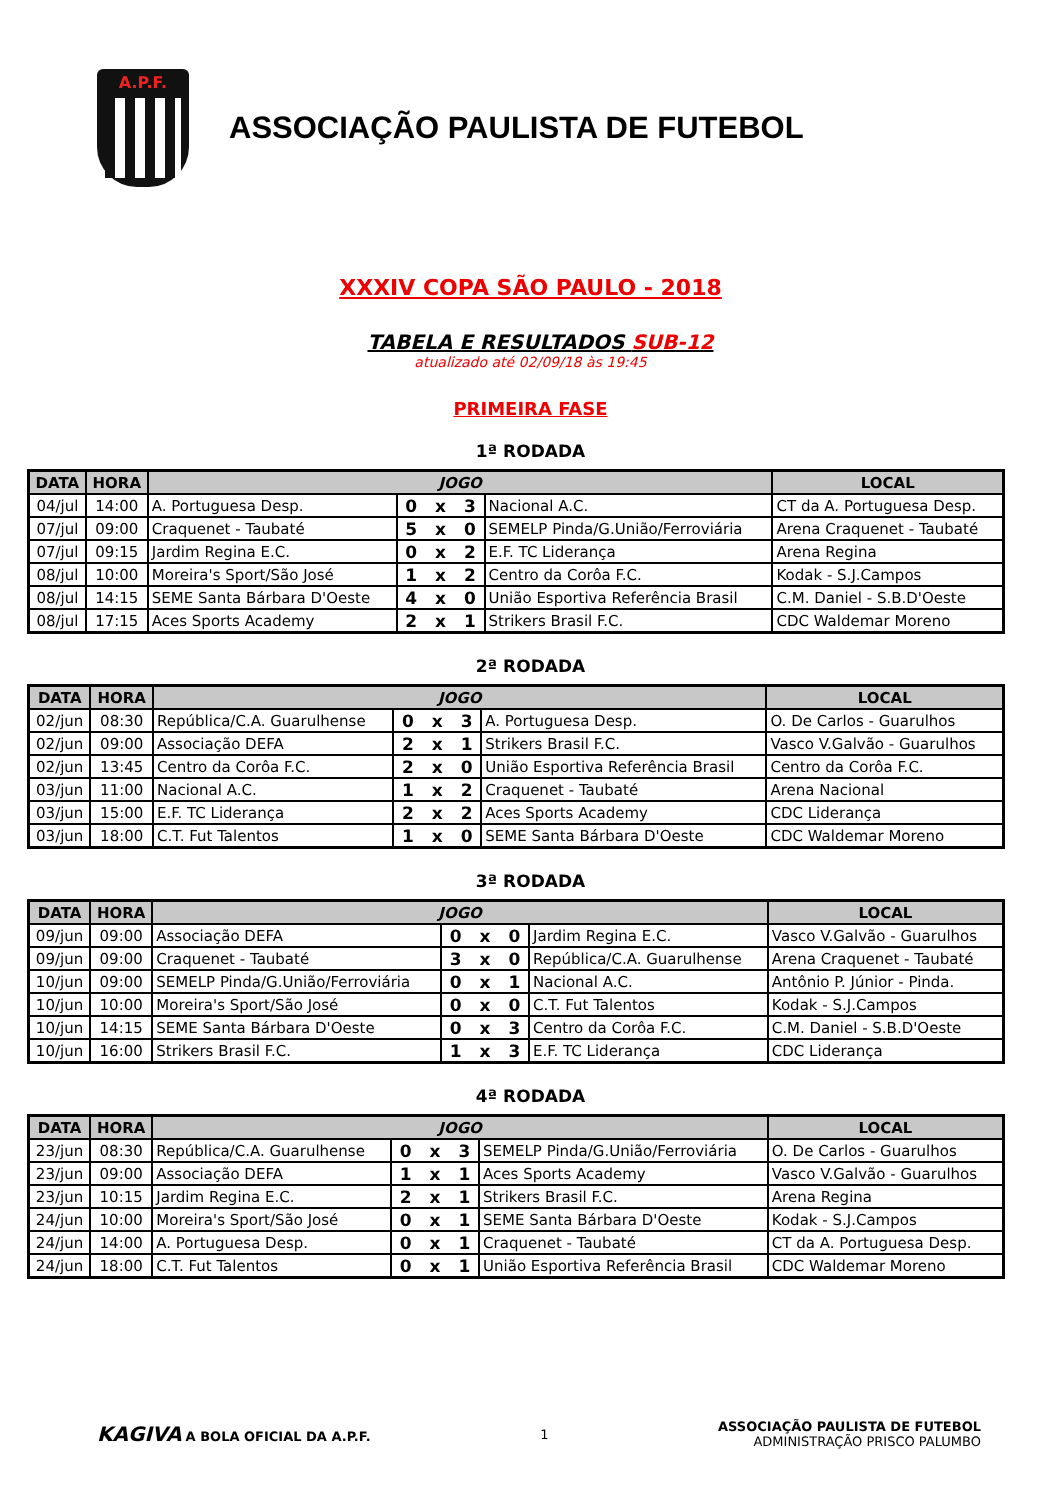A.P.F.
ASSOCIAÇÃO PAULISTA DE FUTEBOL
XXXIV COPA SÃO PAULO - 2018
TABELA E RESULTADOS SUB-12
atualizado até 02/09/18 às 19:45
PRIMEIRA FASE
1ª RODADA
| DATA | HORA | JOGO | | | LOCAL |
| --- | --- | --- | --- | --- | --- |
| 04/jul | 14:00 | A. Portuguesa Desp. | 0 x 3 | Nacional A.C. | CT da A. Portuguesa Desp. |
| 07/jul | 09:00 | Craquenet - Taubaté | 5 x 0 | SEMELP Pinda/G.União/Ferroviária | Arena Craquenet - Taubaté |
| 07/jul | 09:15 | Jardim Regina E.C. | 0 x 2 | E.F. TC Liderança | Arena Regina |
| 08/jul | 10:00 | Moreira's Sport/São José | 1 x 2 | Centro da Corôa F.C. | Kodak - S.J.Campos |
| 08/jul | 14:15 | SEME Santa Bárbara D'Oeste | 4 x 0 | União Esportiva Referência Brasil | C.M. Daniel - S.B.D'Oeste |
| 08/jul | 17:15 | Aces Sports Academy | 2 x 1 | Strikers Brasil F.C. | CDC Waldemar Moreno |
2ª RODADA
| DATA | HORA | JOGO | | | LOCAL |
| --- | --- | --- | --- | --- | --- |
| 02/jun | 08:30 | República/C.A. Guarulhense | 0 x 3 | A. Portuguesa Desp. | O. De Carlos - Guarulhos |
| 02/jun | 09:00 | Associação DEFA | 2 x 1 | Strikers Brasil F.C. | Vasco V.Galvão - Guarulhos |
| 02/jun | 13:45 | Centro da Corôa F.C. | 2 x 0 | União Esportiva Referência Brasil | Centro da Corôa F.C. |
| 03/jun | 11:00 | Nacional A.C. | 1 x 2 | Craquenet - Taubaté | Arena Nacional |
| 03/jun | 15:00 | E.F. TC Liderança | 2 x 2 | Aces Sports Academy | CDC Liderança |
| 03/jun | 18:00 | C.T. Fut Talentos | 1 x 0 | SEME Santa Bárbara D'Oeste | CDC Waldemar Moreno |
3ª RODADA
| DATA | HORA | JOGO | | | LOCAL |
| --- | --- | --- | --- | --- | --- |
| 09/jun | 09:00 | Associação DEFA | 0 x 0 | Jardim Regina E.C. | Vasco V.Galvão - Guarulhos |
| 09/jun | 09:00 | Craquenet - Taubaté | 3 x 0 | República/C.A. Guarulhense | Arena Craquenet - Taubaté |
| 10/jun | 09:00 | SEMELP Pinda/G.União/Ferroviária | 0 x 1 | Nacional A.C. | Antônio P. Júnior - Pinda. |
| 10/jun | 10:00 | Moreira's Sport/São José | 0 x 0 | C.T. Fut Talentos | Kodak - S.J.Campos |
| 10/jun | 14:15 | SEME Santa Bárbara D'Oeste | 0 x 3 | Centro da Corôa F.C. | C.M. Daniel - S.B.D'Oeste |
| 10/jun | 16:00 | Strikers Brasil F.C. | 1 x 3 | E.F. TC Liderança | CDC Liderança |
4ª RODADA
| DATA | HORA | JOGO | | | LOCAL |
| --- | --- | --- | --- | --- | --- |
| 23/jun | 08:30 | República/C.A. Guarulhense | 0 x 3 | SEMELP Pinda/G.União/Ferroviária | O. De Carlos - Guarulhos |
| 23/jun | 09:00 | Associação DEFA | 1 x 1 | Aces Sports Academy | Vasco V.Galvão - Guarulhos |
| 23/jun | 10:15 | Jardim Regina E.C. | 2 x 1 | Strikers Brasil F.C. | Arena Regina |
| 24/jun | 10:00 | Moreira's Sport/São José | 0 x 1 | SEME Santa Bárbara D'Oeste | Kodak - S.J.Campos |
| 24/jun | 14:00 | A. Portuguesa Desp. | 0 x 1 | Craquenet - Taubaté | CT da A. Portuguesa Desp. |
| 24/jun | 18:00 | C.T. Fut Talentos | 0 x 1 | União Esportiva Referência Brasil | CDC Waldemar Moreno |
KAGIVA A BOLA OFICIAL DA A.P.F.
1
ASSOCIAÇÃO PAULISTA DE FUTEBOL
ADMINISTRAÇÃO PRISCO PALUMBO